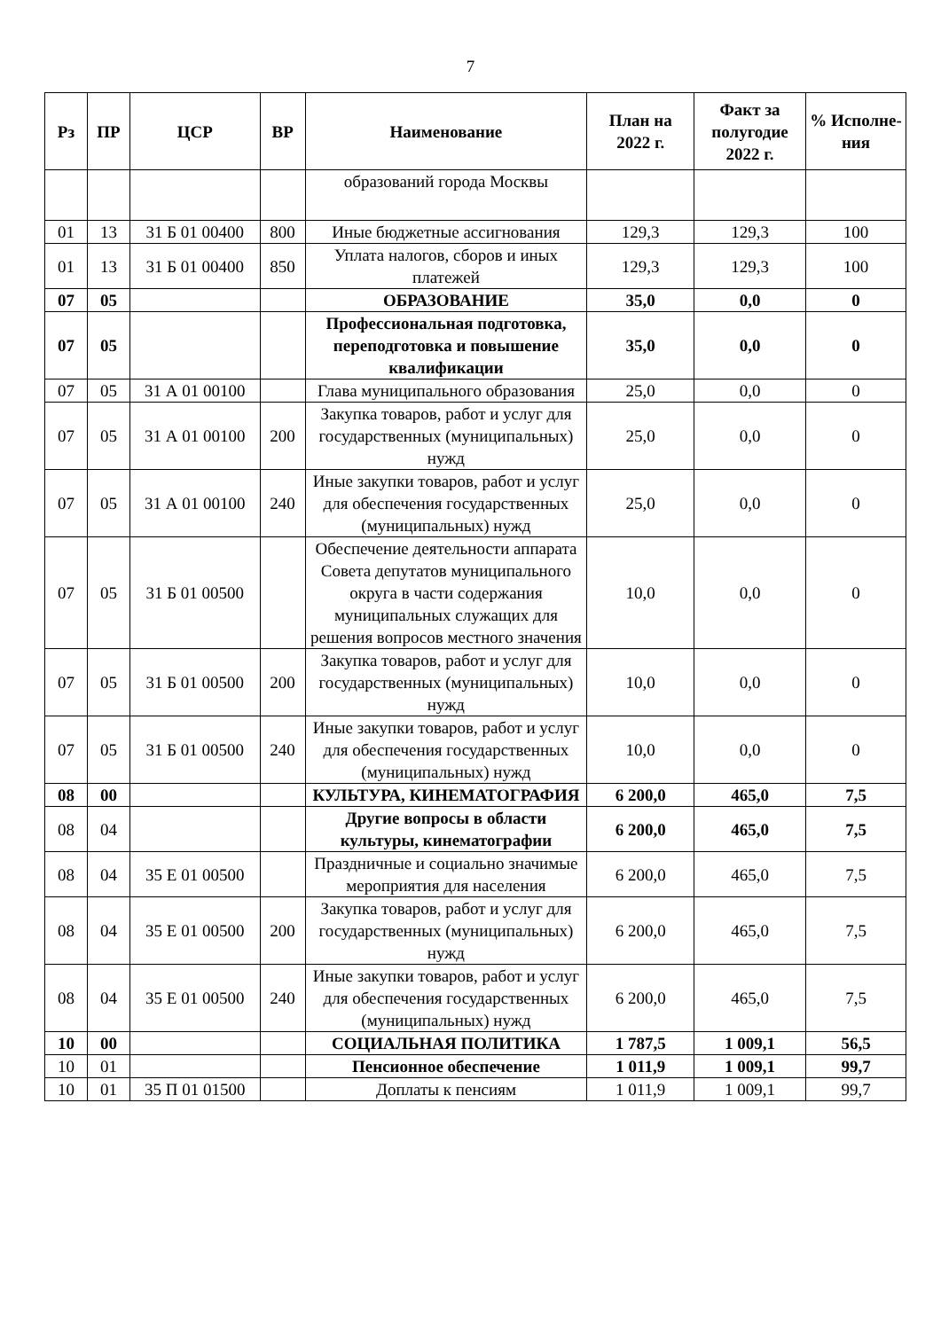7
| Рз | ПР | ЦСР | ВР | Наименование | План на 2022 г. | Факт за полугодие 2022 г. | % Исполне-ния |
| --- | --- | --- | --- | --- | --- | --- | --- |
| | | | | образований города Москвы | | | |
| 01 | 13 | 31 Б 01 00400 | 800 | Иные бюджетные ассигнования | 129,3 | 129,3 | 100 |
| 01 | 13 | 31 Б 01 00400 | 850 | Уплата налогов, сборов и иных платежей | 129,3 | 129,3 | 100 |
| 07 | 05 | | | ОБРАЗОВАНИЕ | 35,0 | 0,0 | 0 |
| 07 | 05 | | | Профессиональная подготовка, переподготовка и повышение квалификации | 35,0 | 0,0 | 0 |
| 07 | 05 | 31 А 01 00100 | | Глава муниципального образования | 25,0 | 0,0 | 0 |
| 07 | 05 | 31 А 01 00100 | 200 | Закупка товаров, работ и услуг для государственных (муниципальных) нужд | 25,0 | 0,0 | 0 |
| 07 | 05 | 31 А 01 00100 | 240 | Иные закупки товаров, работ и услуг для обеспечения государственных (муниципальных) нужд | 25,0 | 0,0 | 0 |
| 07 | 05 | 31 Б 01 00500 | | Обеспечение деятельности аппарата Совета депутатов муниципального округа в части содержания муниципальных служащих для решения вопросов местного значения | 10,0 | 0,0 | 0 |
| 07 | 05 | 31 Б 01 00500 | 200 | Закупка товаров, работ и услуг для государственных (муниципальных) нужд | 10,0 | 0,0 | 0 |
| 07 | 05 | 31 Б 01 00500 | 240 | Иные закупки товаров, работ и услуг для обеспечения государственных (муниципальных) нужд | 10,0 | 0,0 | 0 |
| 08 | 00 | | | КУЛЬТУРА, КИНЕМАТОГРАФИЯ | 6 200,0 | 465,0 | 7,5 |
| 08 | 04 | | | Другие вопросы в области культуры, кинематографии | 6 200,0 | 465,0 | 7,5 |
| 08 | 04 | 35 Е 01 00500 | | Праздничные и социально значимые мероприятия для населения | 6 200,0 | 465,0 | 7,5 |
| 08 | 04 | 35 Е 01 00500 | 200 | Закупка товаров, работ и услуг для государственных (муниципальных) нужд | 6 200,0 | 465,0 | 7,5 |
| 08 | 04 | 35 Е 01 00500 | 240 | Иные закупки товаров, работ и услуг для обеспечения государственных (муниципальных) нужд | 6 200,0 | 465,0 | 7,5 |
| 10 | 00 | | | СОЦИАЛЬНАЯ ПОЛИТИКА | 1 787,5 | 1 009,1 | 56,5 |
| 10 | 01 | | | Пенсионное обеспечение | 1 011,9 | 1 009,1 | 99,7 |
| 10 | 01 | 35 П 01 01500 | | Доплаты к пенсиям | 1 011,9 | 1 009,1 | 99,7 |